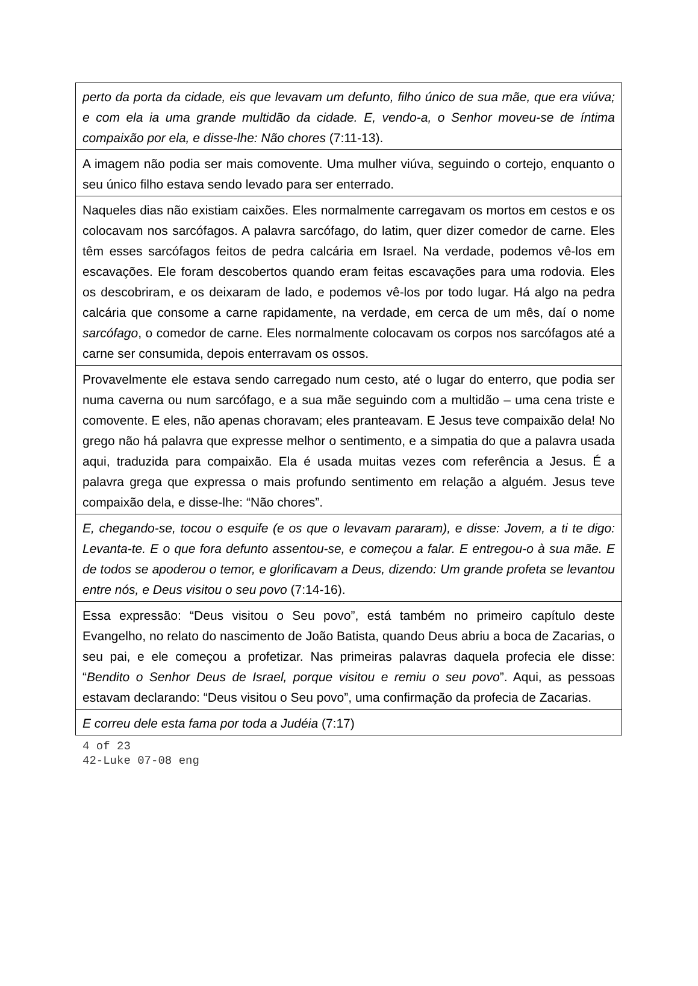perto da porta da cidade, eis que levavam um defunto, filho único de sua mãe, que era viúva; e com ela ia uma grande multidão da cidade. E, vendo-a, o Senhor moveu-se de íntima compaixão por ela, e disse-lhe: Não chores (7:11-13).
A imagem não podia ser mais comovente. Uma mulher viúva, seguindo o cortejo, enquanto o seu único filho estava sendo levado para ser enterrado.
Naqueles dias não existiam caixões. Eles normalmente carregavam os mortos em cestos e os colocavam nos sarcófagos. A palavra sarcófago, do latim, quer dizer comedor de carne. Eles têm esses sarcófagos feitos de pedra calcária em Israel. Na verdade, podemos vê-los em escavações. Ele foram descobertos quando eram feitas escavações para uma rodovia. Eles os descobriram, e os deixaram de lado, e podemos vê-los por todo lugar. Há algo na pedra calcária que consome a carne rapidamente, na verdade, em cerca de um mês, daí o nome sarcófago, o comedor de carne. Eles normalmente colocavam os corpos nos sarcófagos até a carne ser consumida, depois enterravam os ossos.
Provavelmente ele estava sendo carregado num cesto, até o lugar do enterro, que podia ser numa caverna ou num sarcófago, e a sua mãe seguindo com a multidão – uma cena triste e comovente. E eles, não apenas choravam; eles pranteavam. E Jesus teve compaixão dela! No grego não há palavra que expresse melhor o sentimento, e a simpatia do que a palavra usada aqui, traduzida para compaixão. Ela é usada muitas vezes com referência a Jesus. É a palavra grega que expressa o mais profundo sentimento em relação a alguém. Jesus teve compaixão dela, e disse-lhe: “Não chores”.
E, chegando-se, tocou o esquife (e os que o levavam pararam), e disse: Jovem, a ti te digo: Levanta-te. E o que fora defunto assentou-se, e começou a falar. E entregou-o à sua mãe. E de todos se apoderou o temor, e glorificavam a Deus, dizendo: Um grande profeta se levantou entre nós, e Deus visitou o seu povo (7:14-16).
Essa expressão: “Deus visitou o Seu povo”, está também no primeiro capítulo deste Evangelho, no relato do nascimento de João Batista, quando Deus abriu a boca de Zacarias, o seu pai, e ele começou a profetizar. Nas primeiras palavras daquela profecia ele disse: “Bendito o Senhor Deus de Israel, porque visitou e remiu o seu povo”. Aqui, as pessoas estavam declarando: “Deus visitou o Seu povo”, uma confirmação da profecia de Zacarias.
E correu dele esta fama por toda a Judéia (7:17)
4 of 23
42-Luke 07-08 eng